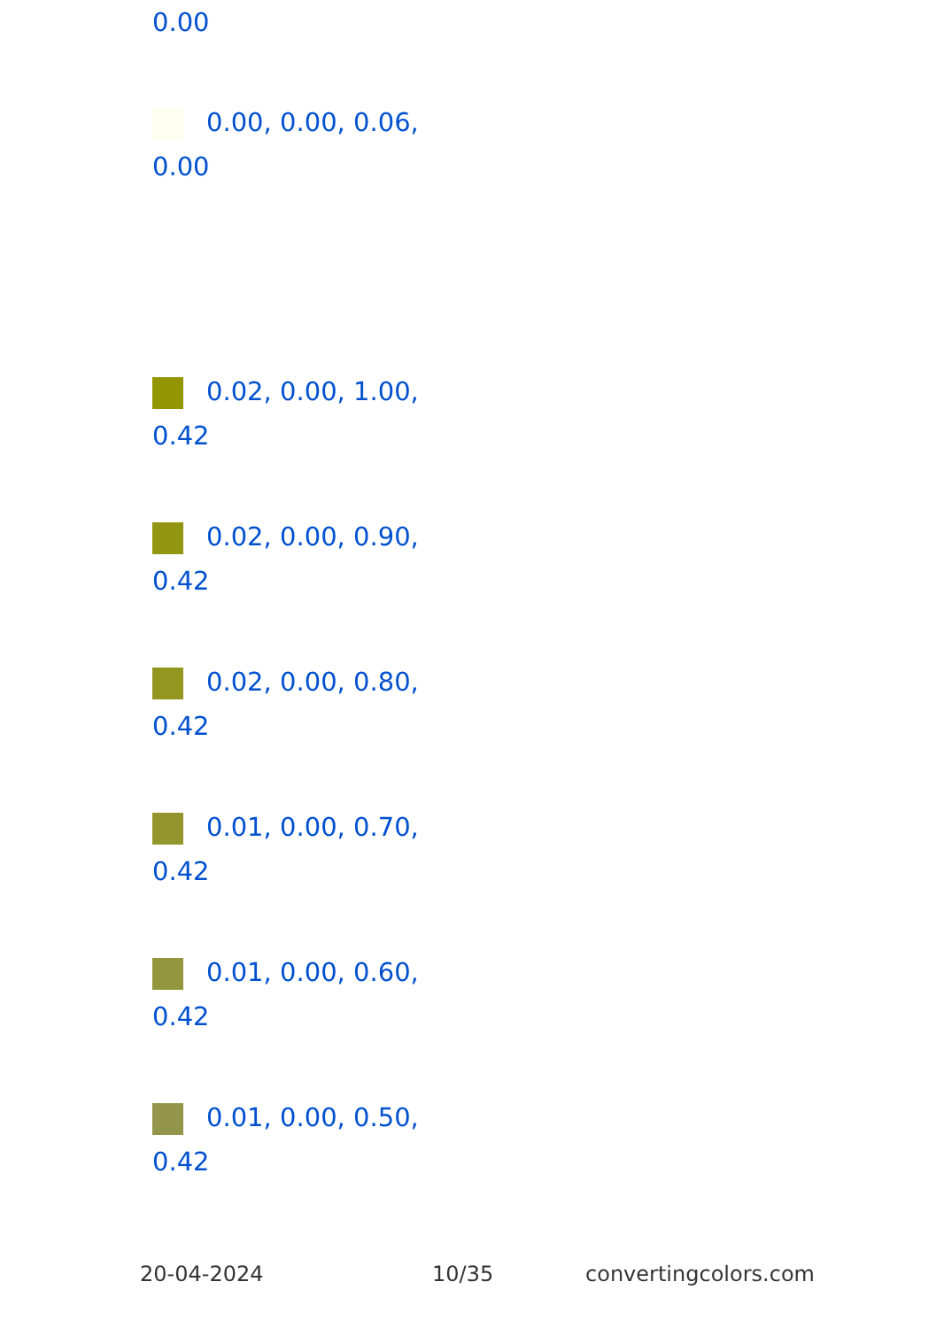0.00
0.00, 0.00, 0.06, 0.00
0.02, 0.00, 1.00, 0.42
0.02, 0.00, 0.90, 0.42
0.02, 0.00, 0.80, 0.42
0.01, 0.00, 0.70, 0.42
0.01, 0.00, 0.60, 0.42
0.01, 0.00, 0.50, 0.42
20-04-2024 10/35 convertingcolors.com